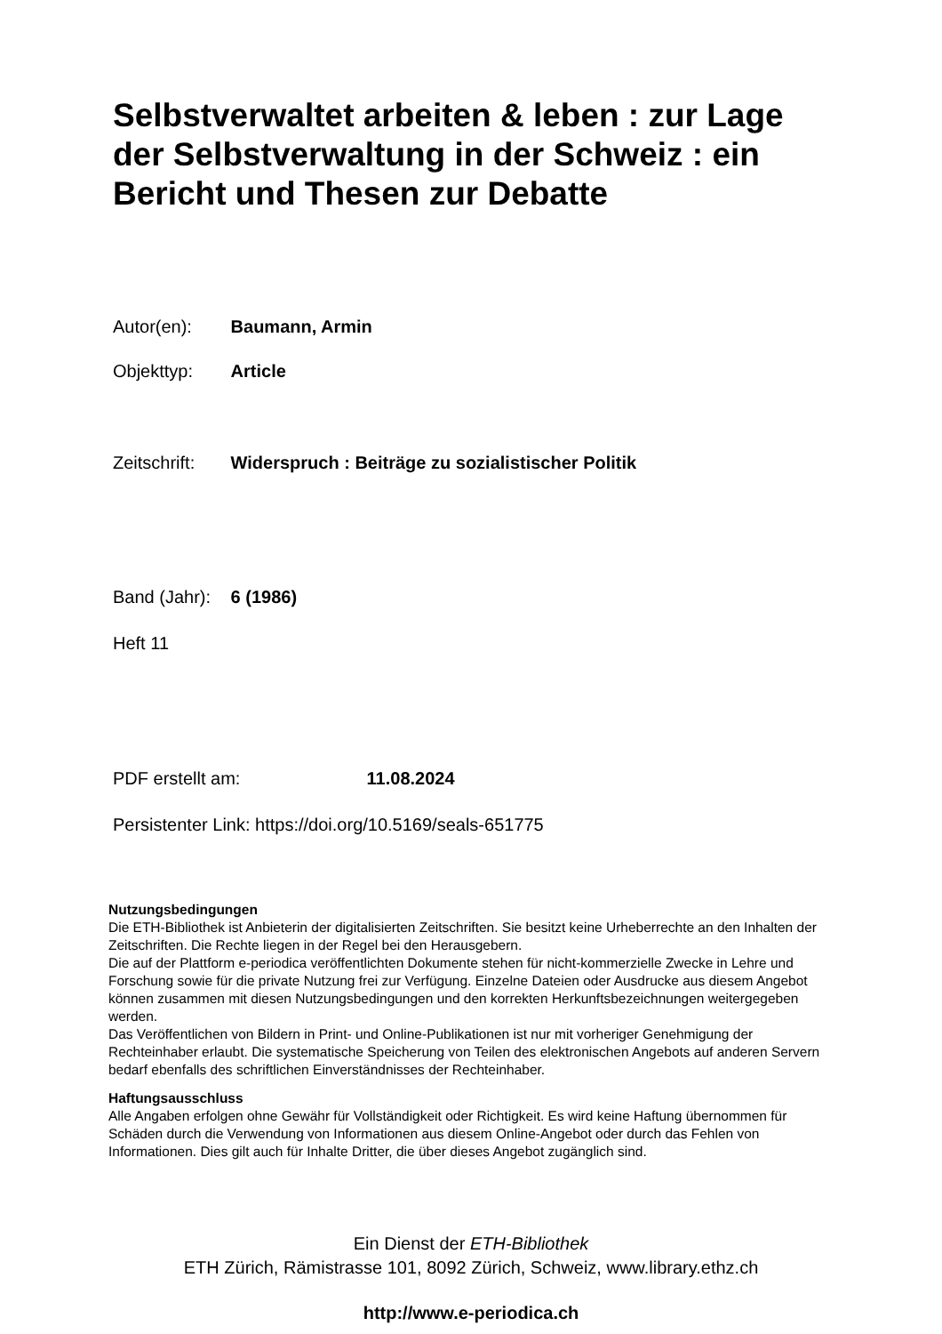Selbstverwaltet arbeiten & leben : zur Lage der Selbstverwaltung in der Schweiz : ein Bericht und Thesen zur Debatte
Autor(en): Baumann, Armin
Objekttyp: Article
Zeitschrift: Widerspruch : Beiträge zu sozialistischer Politik
Band (Jahr): 6 (1986)
Heft 11
PDF erstellt am: 11.08.2024
Persistenter Link: https://doi.org/10.5169/seals-651775
Nutzungsbedingungen
Die ETH-Bibliothek ist Anbieterin der digitalisierten Zeitschriften. Sie besitzt keine Urheberrechte an den Inhalten der Zeitschriften. Die Rechte liegen in der Regel bei den Herausgebern.
Die auf der Plattform e-periodica veröffentlichten Dokumente stehen für nicht-kommerzielle Zwecke in Lehre und Forschung sowie für die private Nutzung frei zur Verfügung. Einzelne Dateien oder Ausdrucke aus diesem Angebot können zusammen mit diesen Nutzungsbedingungen und den korrekten Herkunftsbezeichnungen weitergegeben werden.
Das Veröffentlichen von Bildern in Print- und Online-Publikationen ist nur mit vorheriger Genehmigung der Rechteinhaber erlaubt. Die systematische Speicherung von Teilen des elektronischen Angebots auf anderen Servern bedarf ebenfalls des schriftlichen Einverständnisses der Rechteinhaber.
Haftungsausschluss
Alle Angaben erfolgen ohne Gewähr für Vollständigkeit oder Richtigkeit. Es wird keine Haftung übernommen für Schäden durch die Verwendung von Informationen aus diesem Online-Angebot oder durch das Fehlen von Informationen. Dies gilt auch für Inhalte Dritter, die über dieses Angebot zugänglich sind.
Ein Dienst der ETH-Bibliothek
ETH Zürich, Rämistrasse 101, 8092 Zürich, Schweiz, www.library.ethz.ch
http://www.e-periodica.ch